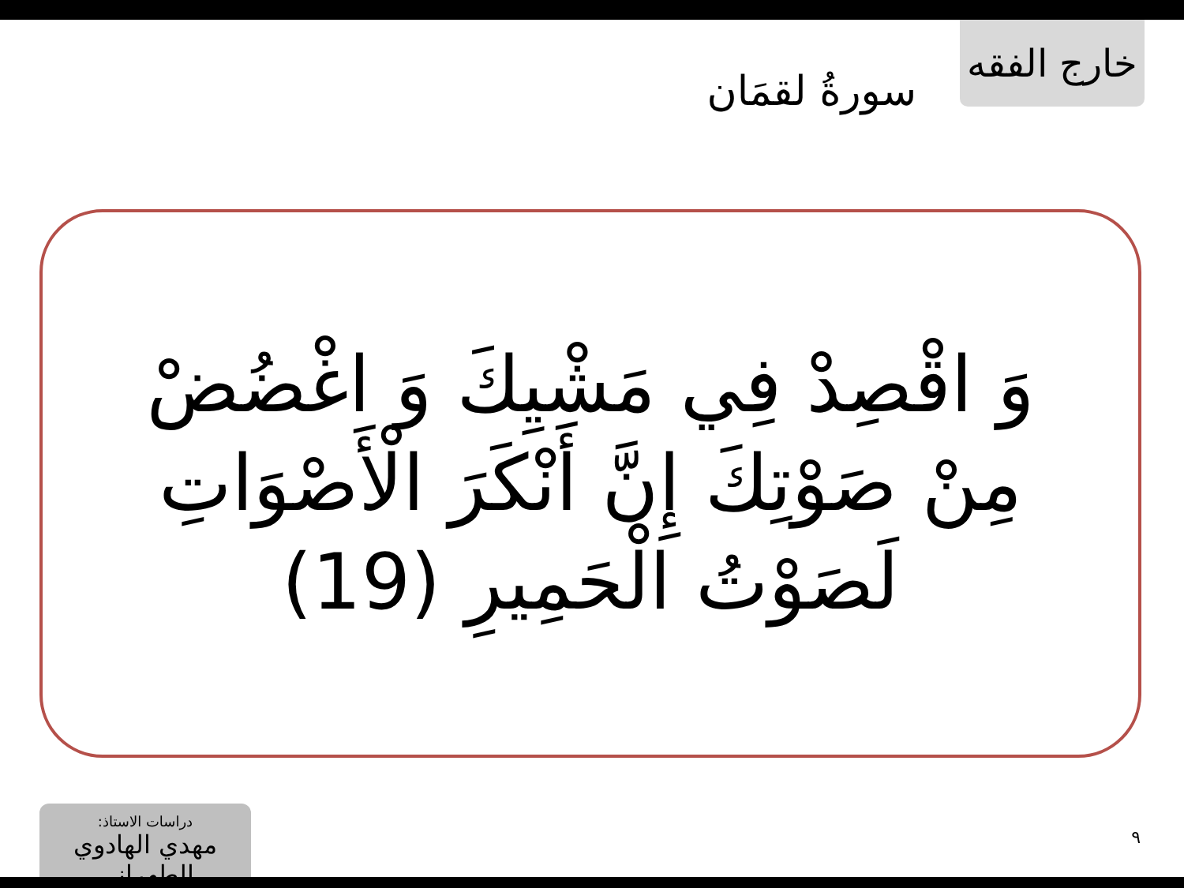خارج الفقه
سورةُ لقمَان
وَ اقْصِدْ فِي مَشْيِكَ وَ اغْضُضْ مِنْ صَوْتِكَ إِنَّ أَنْكَرَ الْأَصْوَاتِ لَصَوْتُ الْحَمِيرِ (19)
دراسات الاستاذ:
مهدي الهادوي الطهراني
٩